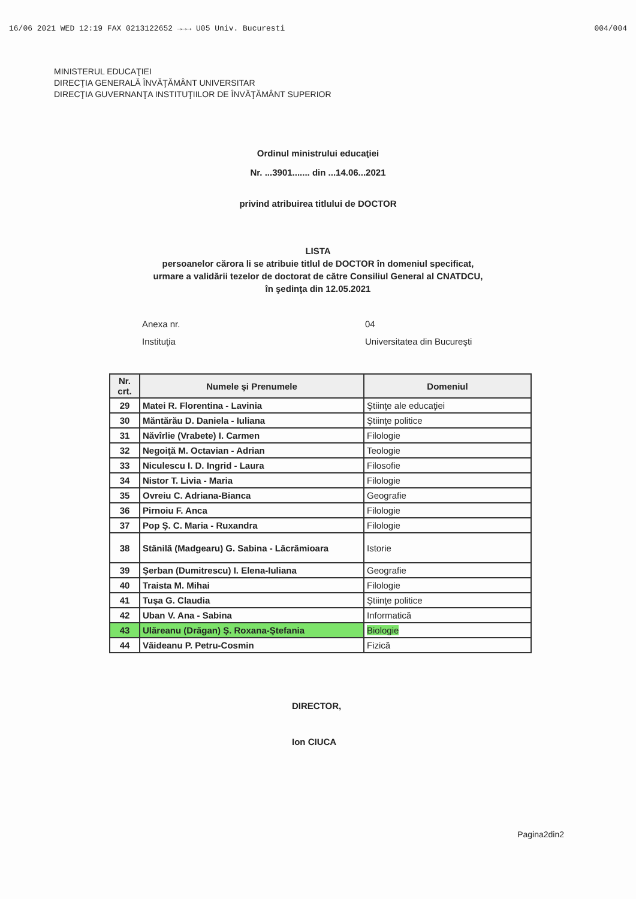16/06 2021 WED 12:19 FAX 0213122652 →→→ U05 Univ. Bucuresti 004/004
MINISTERUL EDUCAŢIEI
DIRECŢIA GENERALĂ ÎNVĂŢĂMÂNT UNIVERSITAR
DIRECŢIA GUVERNANŢA INSTITUŢIILOR DE ÎNVĂŢĂMÂNT SUPERIOR
Ordinul ministrului educaţiei
Nr. ...3901....... din ...14.06...2021
privind atribuirea titlului de DOCTOR
LISTA
persoanelor cărora li se atribuie titlul de DOCTOR în domeniul specificat,
urmare a validării tezelor de doctorat de către Consiliul General al CNATDCU,
în şedinţa din 12.05.2021
Anexa nr. 04 Instituţia Universitatea din Bucureşti
| Nr. crt. | Numele şi Prenumele | Domeniul |
| --- | --- | --- |
| 29 | Matei R. Florentina - Lavinia | Ştiinţe ale educaţiei |
| 30 | Măntărău D. Daniela - Iuliana | Ştiinţe politice |
| 31 | Năvîrlie (Vrabete) I. Carmen | Filologie |
| 32 | Negoiţă M. Octavian - Adrian | Teologie |
| 33 | Niculescu I. D. Ingrid - Laura | Filosofie |
| 34 | Nistor T. Livia - Maria | Filologie |
| 35 | Ovreiu C. Adriana-Bianca | Geografie |
| 36 | Pirnoiu F. Anca | Filologie |
| 37 | Pop Ş. C. Maria - Ruxandra | Filologie |
| 38 | Stănilă (Madgearu) G. Sabina - Lăcrămioara | Istorie |
| 39 | Şerban (Dumitrescu) I. Elena-Iuliana | Geografie |
| 40 | Traista M. Mihai | Filologie |
| 41 | Tuşa G. Claudia | Ştiinţe politice |
| 42 | Uban V. Ana - Sabina | Informatică |
| 43 | Ulăreanu (Drăgan) Ş. Roxana-Ştefania | Biologie |
| 44 | Văideanu P. Petru-Cosmin | Fizică |
DIRECTOR,
Ion CIUCA
Pagina2din2